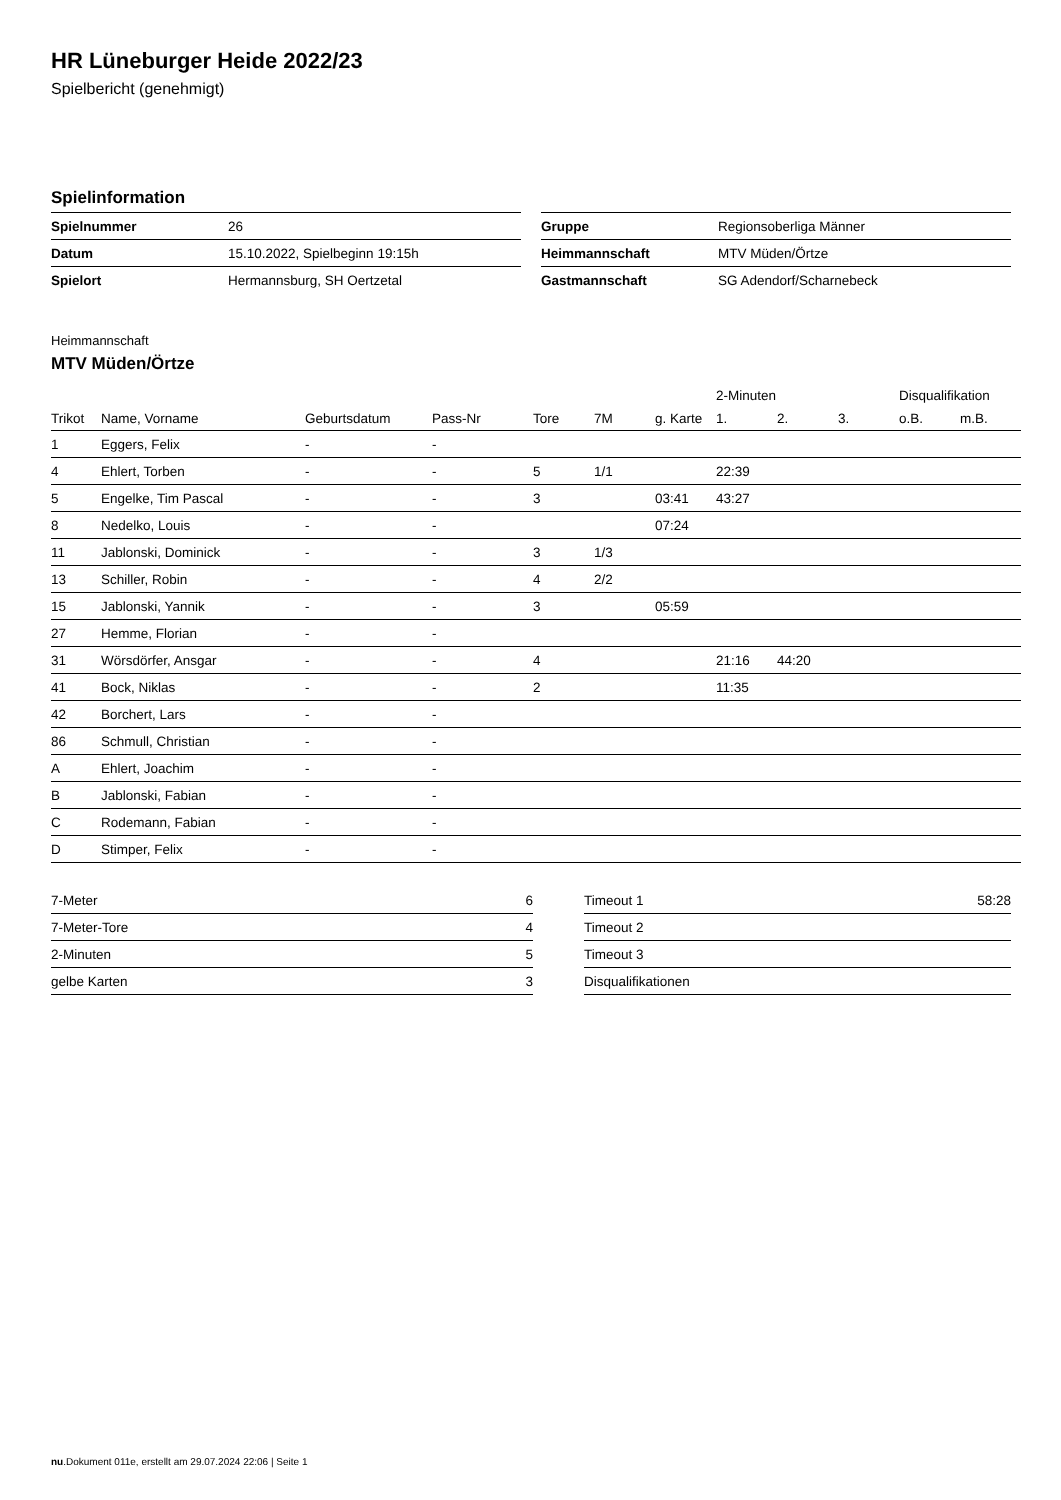HR Lüneburger Heide 2022/23
Spielbericht (genehmigt)
Spielinformation
| Spielnummer | 26 |
| Datum | 15.10.2022, Spielbeginn 19:15h |
| Spielort | Hermannsburg, SH Oertzetal |
| Gruppe | Regionsoberliga Männer |
| Heimmannschaft | MTV Müden/Örtze |
| Gastmannschaft | SG Adendorf/Scharnebeck |
Heimmannschaft
MTV Müden/Örtze
| | | | | | | | 2-Minuten | | | Disqualifikation | |
| --- | --- | --- | --- | --- | --- | --- | --- | --- | --- | --- | --- |
| Trikot | Name, Vorname | Geburtsdatum | Pass-Nr | Tore | 7M | g. Karte | 1. | 2. | 3. | o.B. | m.B. |
| 1 | Eggers, Felix | - | - | | | | | | | | |
| 4 | Ehlert, Torben | - | - | 5 | 1/1 | | 22:39 | | | | |
| 5 | Engelke, Tim Pascal | - | - | 3 | | 03:41 | 43:27 | | | | |
| 8 | Nedelko, Louis | - | - | | | 07:24 | | | | | |
| 11 | Jablonski, Dominick | - | - | 3 | 1/3 | | | | | | |
| 13 | Schiller, Robin | - | - | 4 | 2/2 | | | | | | |
| 15 | Jablonski, Yannik | - | - | 3 | | 05:59 | | | | | |
| 27 | Hemme, Florian | - | - | | | | | | | | |
| 31 | Wörsdörfer, Ansgar | - | - | 4 | | | 21:16 | 44:20 | | | |
| 41 | Bock, Niklas | - | - | 2 | | | 11:35 | | | | |
| 42 | Borchert, Lars | - | - | | | | | | | | |
| 86 | Schmull, Christian | - | - | | | | | | | | |
| A | Ehlert, Joachim | - | - | | | | | | | | |
| B | Jablonski, Fabian | - | - | | | | | | | | |
| C | Rodemann, Fabian | - | - | | | | | | | | |
| D | Stimper, Felix | - | - | | | | | | | | |
| 7-Meter | 6 |
| 7-Meter-Tore | 4 |
| 2-Minuten | 5 |
| gelbe Karten | 3 |
| Timeout 1 | 58:28 |
| Timeout 2 | |
| Timeout 3 | |
| Disqualifikationen | |
nu.Dokument 011e, erstellt am 29.07.2024 22:06 | Seite 1